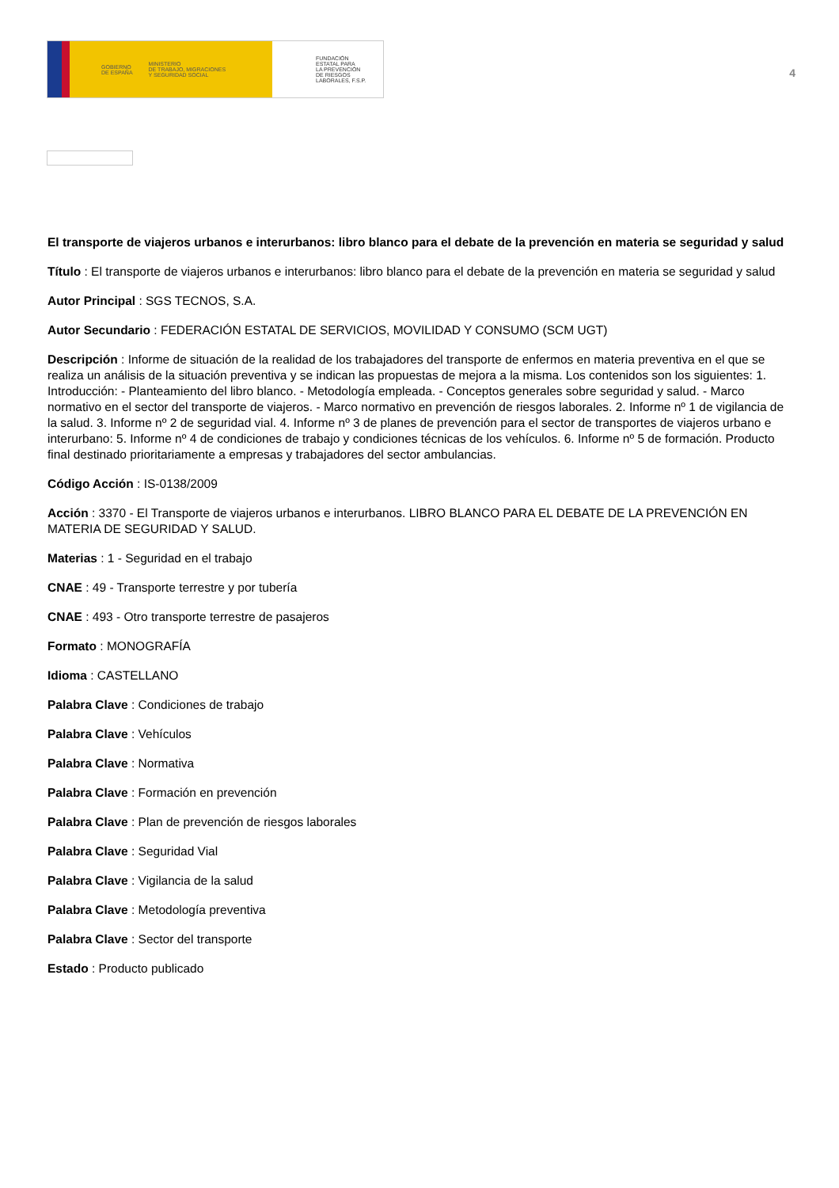GOBIERNO
DE ESPAÑA MINISTERIO
DE TRABAJO, MIGRACIONES
Y SEGURIDAD SOCIAL
FUNDACIÓN
ESTATAL PARA
LA PREVENCIÓN
DE RIESGOS
LABORALES, F.S.P.
4
El transporte de viajeros urbanos e interurbanos: libro blanco para el debate de la prevención en materia se seguridad y salud
Título : El transporte de viajeros urbanos e interurbanos: libro blanco para el debate de la prevención en materia se seguridad y salud
Autor Principal : SGS TECNOS, S.A.
Autor Secundario : FEDERACIÓN ESTATAL DE SERVICIOS, MOVILIDAD Y CONSUMO (SCM UGT)
Descripción : Informe de situación de la realidad de los trabajadores del transporte de enfermos en materia preventiva en el que se realiza un análisis de la situación preventiva y se indican las propuestas de mejora a la misma. Los contenidos son los siguientes: 1. Introducción: - Planteamiento del libro blanco. - Metodología empleada. - Conceptos generales sobre seguridad y salud. - Marco normativo en el sector del transporte de viajeros. - Marco normativo en prevención de riesgos laborales. 2. Informe nº 1 de vigilancia de la salud. 3. Informe nº 2 de seguridad vial. 4. Informe nº 3 de planes de prevención para el sector de transportes de viajeros urbano e interurbano: 5. Informe nº 4 de condiciones de trabajo y condiciones técnicas de los vehículos. 6. Informe nº 5 de formación. Producto final destinado prioritariamente a empresas y trabajadores del sector ambulancias.
Código Acción : IS-0138/2009
Acción : 3370 - El Transporte de viajeros urbanos e interurbanos. LIBRO BLANCO PARA EL DEBATE DE LA PREVENCIÓN EN MATERIA DE SEGURIDAD Y SALUD.
Materias : 1 - Seguridad en el trabajo
CNAE : 49 - Transporte terrestre y por tubería
CNAE : 493 - Otro transporte terrestre de pasajeros
Formato : MONOGRAFÍA
Idioma : CASTELLANO
Palabra Clave : Condiciones de trabajo
Palabra Clave : Vehículos
Palabra Clave : Normativa
Palabra Clave : Formación en prevención
Palabra Clave : Plan de prevención de riesgos laborales
Palabra Clave : Seguridad Vial
Palabra Clave : Vigilancia de la salud
Palabra Clave : Metodología preventiva
Palabra Clave : Sector del transporte
Estado : Producto publicado